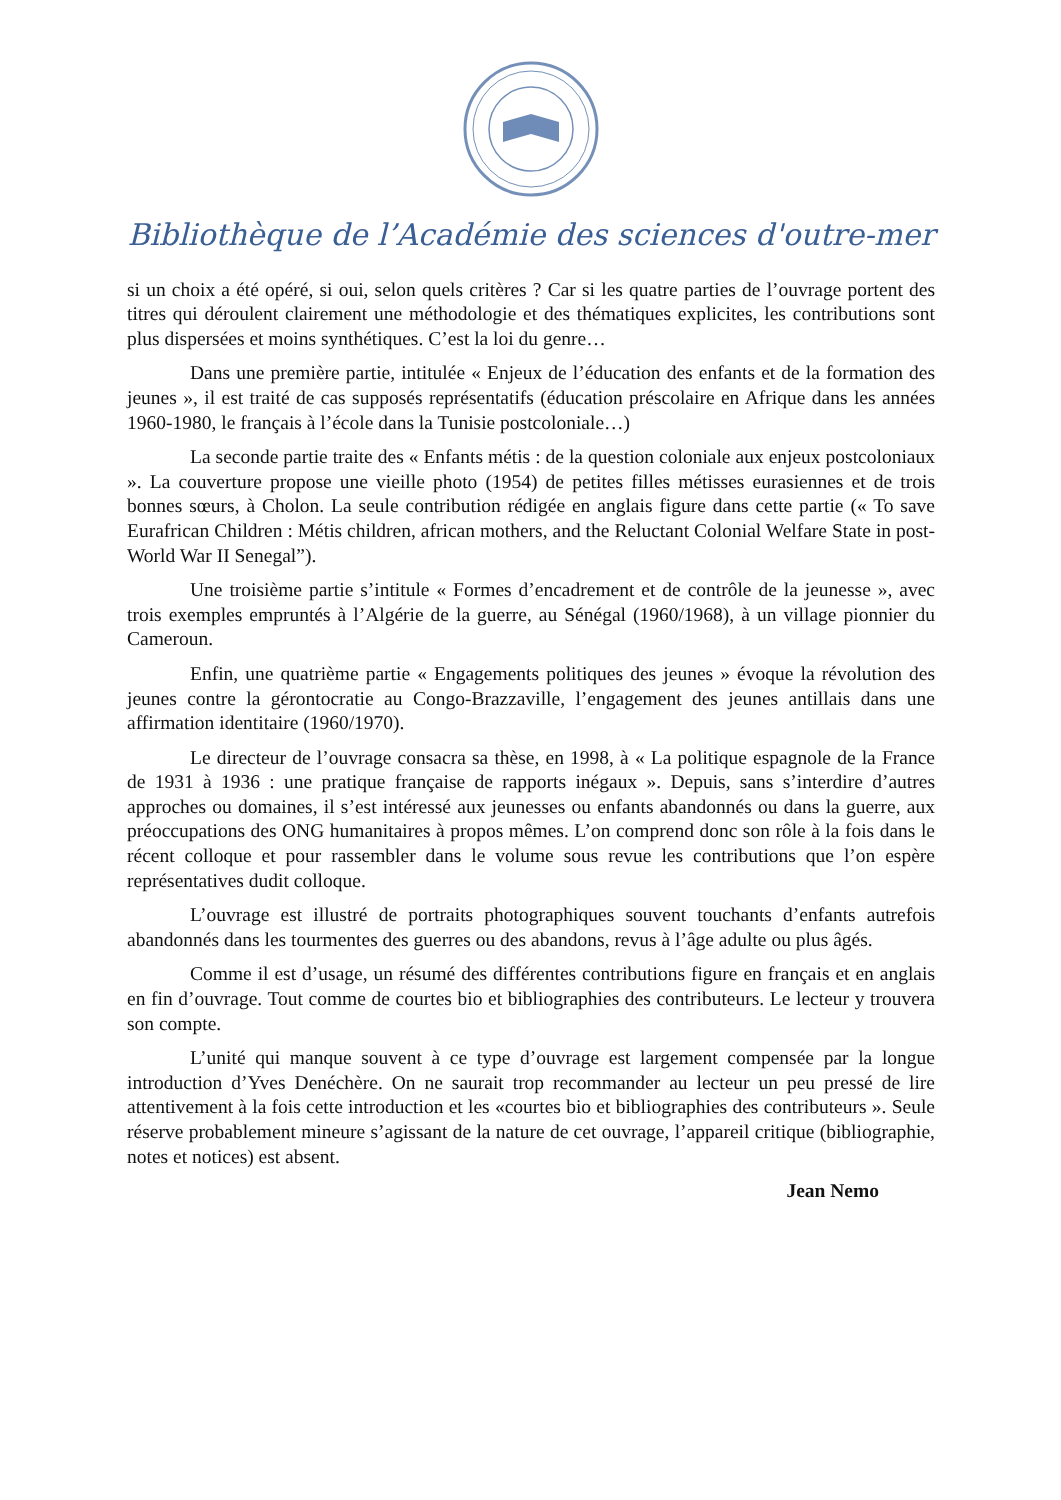Bibliothèque de l’Académie des sciences d'outre-mer
si un choix a été opéré, si oui, selon quels critères ? Car si les quatre parties de l’ouvrage portent des titres qui déroulent clairement une méthodologie et des thématiques explicites, les contributions sont plus dispersées et moins synthétiques. C’est la loi du genre…
Dans une première partie, intitulée « Enjeux de l’éducation des enfants et de la formation des jeunes », il est traité de cas supposés représentatifs (éducation préscolaire en Afrique dans les années 1960-1980, le français à l’école dans la Tunisie postcoloniale…)
La seconde partie traite des « Enfants métis : de la question coloniale aux enjeux postcoloniaux ». La couverture propose une vieille photo (1954) de petites filles métisses eurasiennes et de trois bonnes sœurs, à Cholon. La seule contribution rédigée en anglais figure dans cette partie (« To save Eurafrican Children : Métis children, african mothers, and the Reluctant Colonial Welfare State in post-World War II Senegal”).
Une troisième partie s’intitule « Formes d’encadrement et de contrôle de la jeunesse », avec trois exemples empruntés à l’Algérie de la guerre, au Sénégal (1960/1968), à un village pionnier du Cameroun.
Enfin, une quatrième partie « Engagements politiques des jeunes » évoque la révolution des jeunes contre la gérontocratie au Congo-Brazzaville, l’engagement des jeunes antillais dans une affirmation identitaire (1960/1970).
Le directeur de l’ouvrage consacra sa thèse, en 1998, à « La politique espagnole de la France de 1931 à 1936 : une pratique française de rapports inégaux ». Depuis, sans s’interdire d’autres approches ou domaines, il s’est intéressé aux jeunesses ou enfants abandonnés ou dans la guerre, aux préoccupations des ONG humanitaires à propos mêmes. L’on comprend donc son rôle à la fois dans le récent colloque et pour rassembler dans le volume sous revue les contributions que l’on espère représentatives dudit colloque.
L’ouvrage est illustré de portraits photographiques souvent touchants d’enfants autrefois abandonnés dans les tourmentes des guerres ou des abandons, revus à l’âge adulte ou plus âgés.
Comme il est d’usage, un résumé des différentes contributions figure en français et en anglais en fin d’ouvrage. Tout comme de courtes bio et bibliographies des contributeurs. Le lecteur y trouvera son compte.
L’unité qui manque souvent à ce type d’ouvrage est largement compensée par la longue introduction d’Yves Denéchère. On ne saurait trop recommander au lecteur un peu pressé de lire attentivement à la fois cette introduction et les «courtes bio et bibliographies des contributeurs ». Seule réserve probablement mineure s’agissant de la nature de cet ouvrage, l’appareil critique (bibliographie, notes et notices) est absent.
Jean Nemo